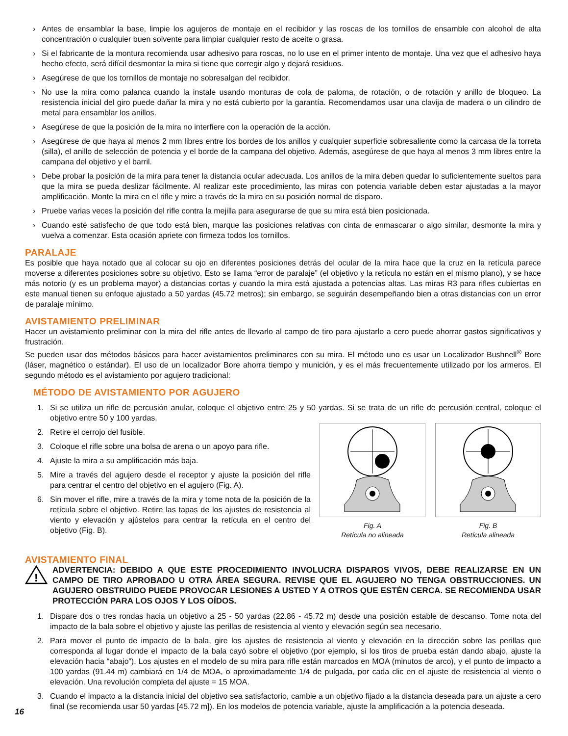› Antes de ensamblar la base, limpie los agujeros de montaje en el recibidor y las roscas de los tornillos de ensamble con alcohol de alta concentración o cualquier buen solvente para limpiar cualquier resto de aceite o grasa.
› Si el fabricante de la montura recomienda usar adhesivo para roscas, no lo use en el primer intento de montaje. Una vez que el adhesivo haya hecho efecto, será difícil desmontar la mira si tiene que corregir algo y dejará residuos.
› Asegúrese de que los tornillos de montaje no sobresalgan del recibidor.
› No use la mira como palanca cuando la instale usando monturas de cola de paloma, de rotación, o de rotación y anillo de bloqueo. La resistencia inicial del giro puede dañar la mira y no está cubierto por la garantía. Recomendamos usar una clavija de madera o un cilindro de metal para ensamblar los anillos.
› Asegúrese de que la posición de la mira no interfiere con la operación de la acción.
› Asegúrese de que haya al menos 2 mm libres entre los bordes de los anillos y cualquier superficie sobresaliente como la carcasa de la torreta (silla), el anillo de selección de potencia y el borde de la campana del objetivo. Además, asegúrese de que haya al menos 3 mm libres entre la campana del objetivo y el barril.
› Debe probar la posición de la mira para tener la distancia ocular adecuada. Los anillos de la mira deben quedar lo suficientemente sueltos para que la mira se pueda deslizar fácilmente. Al realizar este procedimiento, las miras con potencia variable deben estar ajustadas a la mayor amplificación. Monte la mira en el rifle y mire a través de la mira en su posición normal de disparo.
› Pruebe varias veces la posición del rifle contra la mejilla para asegurarse de que su mira está bien posicionada.
› Cuando esté satisfecho de que todo está bien, marque las posiciones relativas con cinta de enmascarar o algo similar, desmonte la mira y vuelva a comenzar. Esta ocasión apriete con firmeza todos los tornillos.
PARALAJE
Es posible que haya notado que al colocar su ojo en diferentes posiciones detrás del ocular de la mira hace que la cruz en la retícula parece moverse a diferentes posiciones sobre su objetivo. Esto se llama “error de paralaje” (el objetivo y la retícula no están en el mismo plano), y se hace más notorio (y es un problema mayor) a distancias cortas y cuando la mira está ajustada a potencias altas. Las miras R3 para rifles cubiertas en este manual tienen su enfoque ajustado a 50 yardas (45.72 metros); sin embargo, se seguirán desempeñando bien a otras distancias con un error de paralaje mínimo.
AVISTAMIENTO PRELIMINAR
Hacer un avistamiento preliminar con la mira del rifle antes de llevarlo al campo de tiro para ajustarlo a cero puede ahorrar gastos significativos y frustración.
Se pueden usar dos métodos básicos para hacer avistamientos preliminares con su mira. El método uno es usar un Localizador Bushnell<sup>®</sup> Bore (láser, magnético o estándar). El uso de un localizador Bore ahorra tiempo y munición, y es el más frecuentemente utilizado por los armeros. El segundo método es el avistamiento por agujero tradicional:
MÉTODO DE AVISTAMIENTO POR AGUJERO
1. Si se utiliza un rifle de percusión anular, coloque el objetivo entre 25 y 50 yardas. Si se trata de un rifle de percusión central, coloque el objetivo entre 50 y 100 yardas.
2. Retire el cerrojo del fusible.
3. Coloque el rifle sobre una bolsa de arena o un apoyo para rifle.
4. Ajuste la mira a su amplificación más baja.
5. Mire a través del agujero desde el receptor y ajuste la posición del rifle para centrar el centro del objetivo en el agujero (Fig. A).
6. Sin mover el rifle, mire a través de la mira y tome nota de la posición de la retícula sobre el objetivo. Retire las tapas de los ajustes de resistencia al viento y elevación y ajústelos para centrar la retícula en el centro del objetivo (Fig. B).
Fig. A
Retícula no alineada
Fig. B
Retícula alineada
AVISTAMIENTO FINAL
!
ADVERTENCIA: DEBIDO A QUE ESTE PROCEDIMIENTO INVOLUCRA DISPAROS VIVOS, DEBE REALIZARSE EN UN CAMPO DE TIRO APROBADO U OTRA ÁREA SEGURA. REVISE QUE EL AGUJERO NO TENGA OBSTRUCCIONES. UN AGUJERO OBSTRUIDO PUEDE PROVOCAR LESIONES A USTED Y A OTROS QUE ESTÉN CERCA. SE RECOMIENDA USAR PROTECCIÓN PARA LOS OJOS Y LOS OÍDOS.
1. Dispare dos o tres rondas hacia un objetivo a 25 - 50 yardas (22.86 - 45.72 m) desde una posición estable de descanso. Tome nota del impacto de la bala sobre el objetivo y ajuste las perillas de resistencia al viento y elevación según sea necesario.
2. Para mover el punto de impacto de la bala, gire los ajustes de resistencia al viento y elevación en la dirección sobre las perillas que corresponda al lugar donde el impacto de la bala cayó sobre el objetivo (por ejemplo, si los tiros de prueba están dando abajo, ajuste la elevación hacia “abajo”). Los ajustes en el modelo de su mira para rifle están marcados en MOA (minutos de arco), y el punto de impacto a 100 yardas (91.44 m) cambiará en 1/4 de MOA, o aproximadamente 1/4 de pulgada, por cada clic en el ajuste de resistencia al viento o elevación. Una revolución completa del ajuste = 15 MOA.
3. Cuando el impacto a la distancia inicial del objetivo sea satisfactorio, cambie a un objetivo fijado a la distancia deseada para un ajuste a cero final (se recomienda usar 50 yardas [45.72 m]). En los modelos de potencia variable, ajuste la amplificación a la potencia deseada.
16